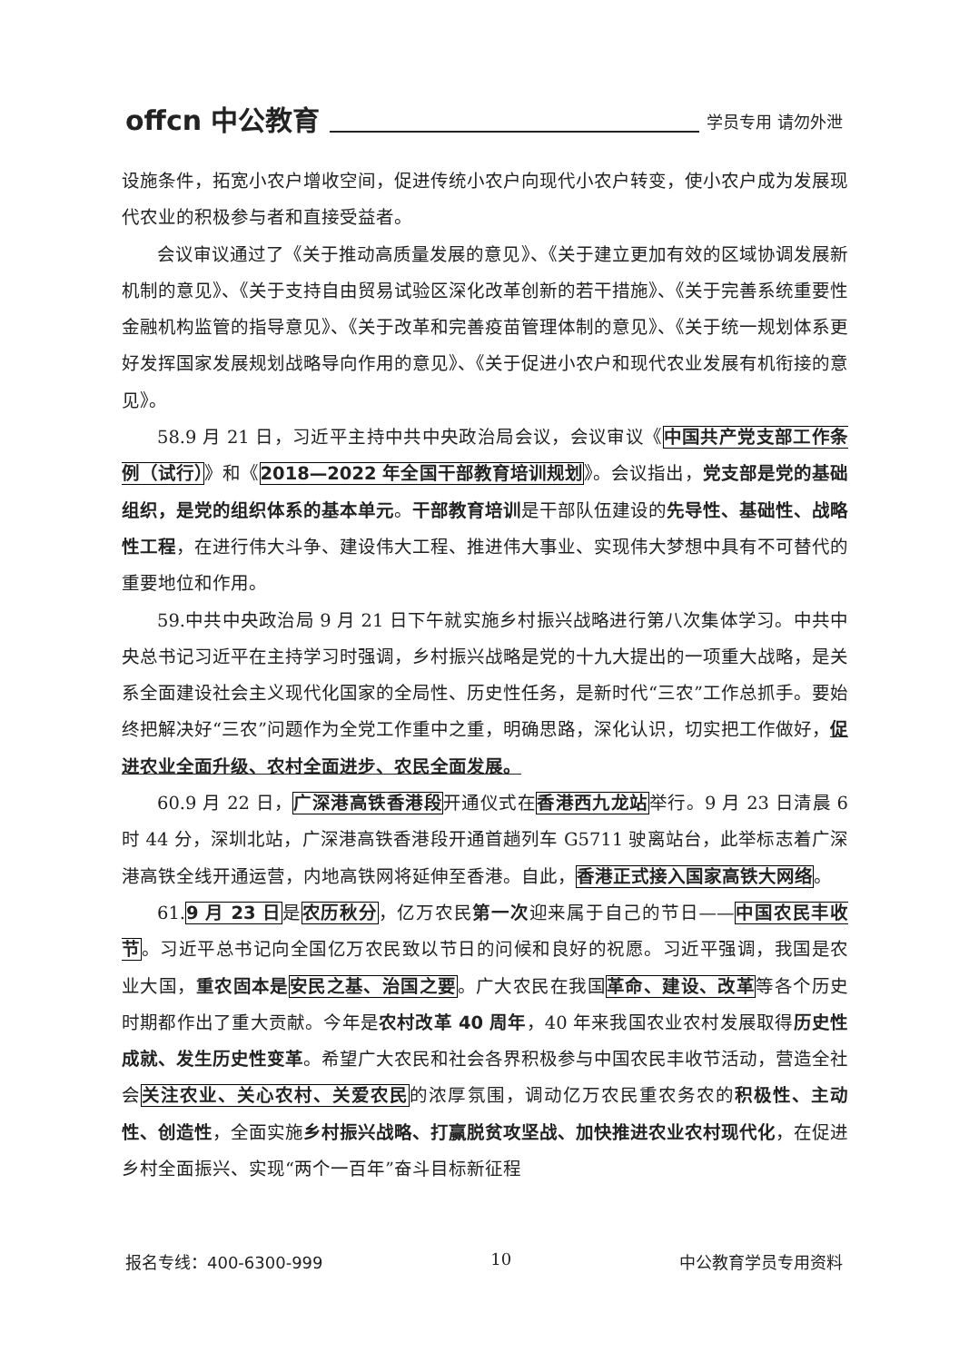offcn 中公教育 学员专用 请勿外泄
设施条件，拓宽小农户增收空间，促进传统小农户向现代小农户转变，使小农户成为发展现代农业的积极参与者和直接受益者。
会议审议通过了《关于推动高质量发展的意见》、《关于建立更加有效的区域协调发展新机制的意见》、《关于支持自由贸易试验区深化改革创新的若干措施》、《关于完善系统重要性金融机构监管的指导意见》、《关于改革和完善疫苗管理体制的意见》、《关于统一规划体系更好发挥国家发展规划战略导向作用的意见》、《关于促进小农户和现代农业发展有机衔接的意见》。
58.9 月 21 日，习近平主持中共中央政治局会议，会议审议《中国共产党支部工作条例（试行）》和《2018—2022 年全国干部教育培训规划》。会议指出，党支部是党的基础组织，是党的组织体系的基本单元。干部教育培训是干部队伍建设的先导性、基础性、战略性工程，在进行伟大斗争、建设伟大工程、推进伟大事业、实现伟大梦想中具有不可替代的重要地位和作用。
59.中共中央政治局 9 月 21 日下午就实施乡村振兴战略进行第八次集体学习。中共中央总书记习近平在主持学习时强调，乡村振兴战略是党的十九大提出的一项重大战略，是关系全面建设社会主义现代化国家的全局性、历史性任务，是新时代“三农”工作总抓手。要始终把解决好“三农”问题作为全党工作重中之重，明确思路，深化认识，切实把工作做好，促进农业全面升级、农村全面进步、农民全面发展。
60.9 月 22 日，广深港高铁香港段开通仪式在香港西九龙站举行。9 月 23 日清晨 6 时 44 分，深圳北站，广深港高铁香港段开通首趟列车 G5711 驶离站台，此举标志着广深港高铁全线开通运营，内地高铁网将延伸至香港。自此，香港正式接入国家高铁大网络。
61.9 月 23 日是农历秋分，亿万农民第一次迎来属于自己的节日——中国农民丰收节。习近平总书记向全国亿万农民致以节日的问候和良好的祝愿。习近平强调，我国是农业大国，重农固本是 安民之基、治国之要。广大农民在我国革命、建设、改革等各个历史时期都作出了重大贡献。今年是农村改革 40 周年，40 年来我国农业农村发展取得历史性成就、发生历史性变革。希望广大农民和社会各界积极参与中国农民丰收节活动，营造全社会关注农业、关心农村、关爱农民的浓厚氛围，调动亿万农民重农务农的积极性、主动性、创造性，全面实施乡村振兴战略、打赢脱贫攻坚战、加快推进农业农村现代化，在促进乡村全面振兴、实现“两个一百年”奋斗目标新征程
报名专线：400-6300-999 10 中公教育学员专用资料